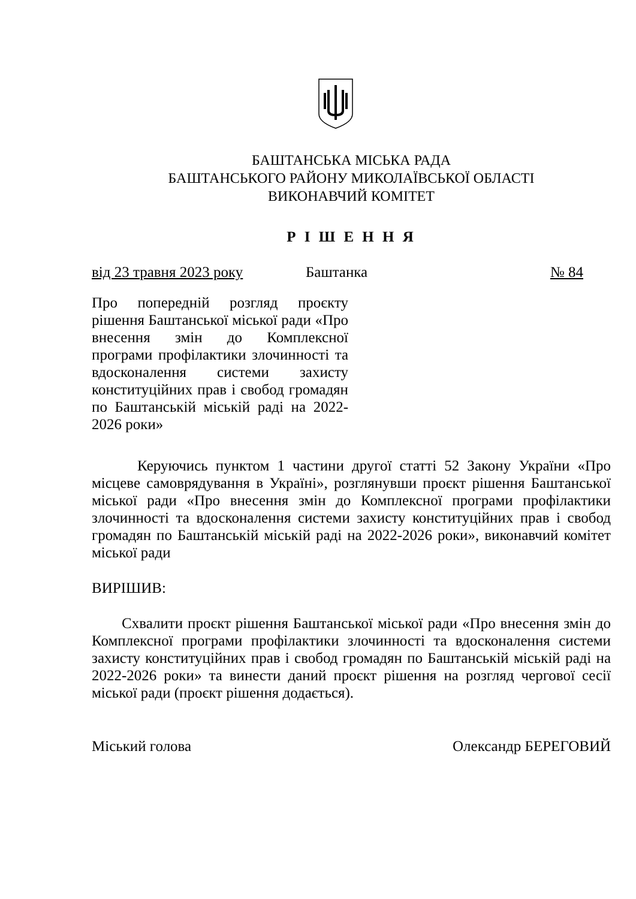БАШТАНСЬКА МІСЬКА РАДА
БАШТАНСЬКОГО РАЙОНУ МИКОЛАЇВСЬКОЇ ОБЛАСТІ
ВИКОНАВЧИЙ КОМІТЕТ
Р І Ш Е Н Н Я
від 23 травня 2023 року Баштанка № 84
Про попередній розгляд проєкту рішення Баштанської міської ради «Про внесення змін до Комплексної програми профілактики злочинності та вдосконалення системи захисту конституційних прав і свобод громадян по Баштанській міській раді на 2022-2026 роки»
Керуючись пунктом 1 частини другої статті 52 Закону України «Про місцеве самоврядування в Україні», розглянувши проєкт рішення Баштанської міської ради «Про внесення змін до Комплексної програми профілактики злочинності та вдосконалення системи захисту конституційних прав і свобод громадян по Баштанській міській раді на 2022-2026 роки», виконавчий комітет міської ради
ВИРІШИВ:
Схвалити проєкт рішення Баштанської міської ради «Про внесення змін до Комплексної програми профілактики злочинності та вдосконалення системи захисту конституційних прав і свобод громадян по Баштанській міській раді на 2022-2026 роки» та винести даний проєкт рішення на розгляд чергової сесії міської ради (проєкт рішення додається).
Міський голова Олександр БЕРЕГОВИЙ